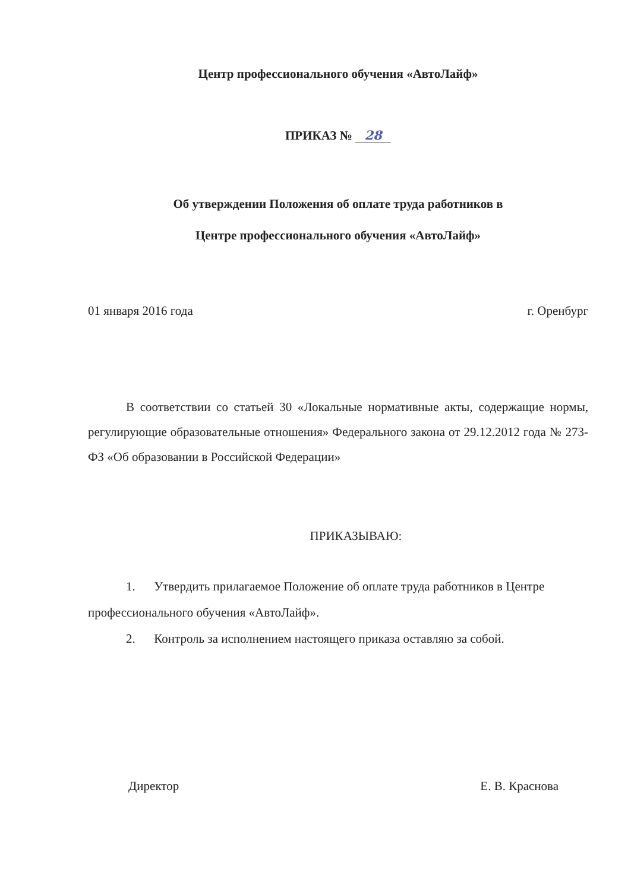Центр профессионального обучения «АвтоЛайф»
ПРИКАЗ № 28
Об утверждении Положения об оплате труда работников в
Центре профессионального обучения «АвтоЛайф»
01 января 2016 года г. Оренбург
В соответствии со статьей 30 «Локальные нормативные акты, содержащие нормы, регулирующие образовательные отношения» Федерального закона от 29.12.2012 года № 273-ФЗ «Об образовании в Российской Федерации»
ПРИКАЗЫВАЮ:
1. Утвердить прилагаемое Положение об оплате труда работников в Центре профессионального обучения «АвтоЛайф».
2. Контроль за исполнением настоящего приказа оставляю за собой.
Директор Е. В. Краснова